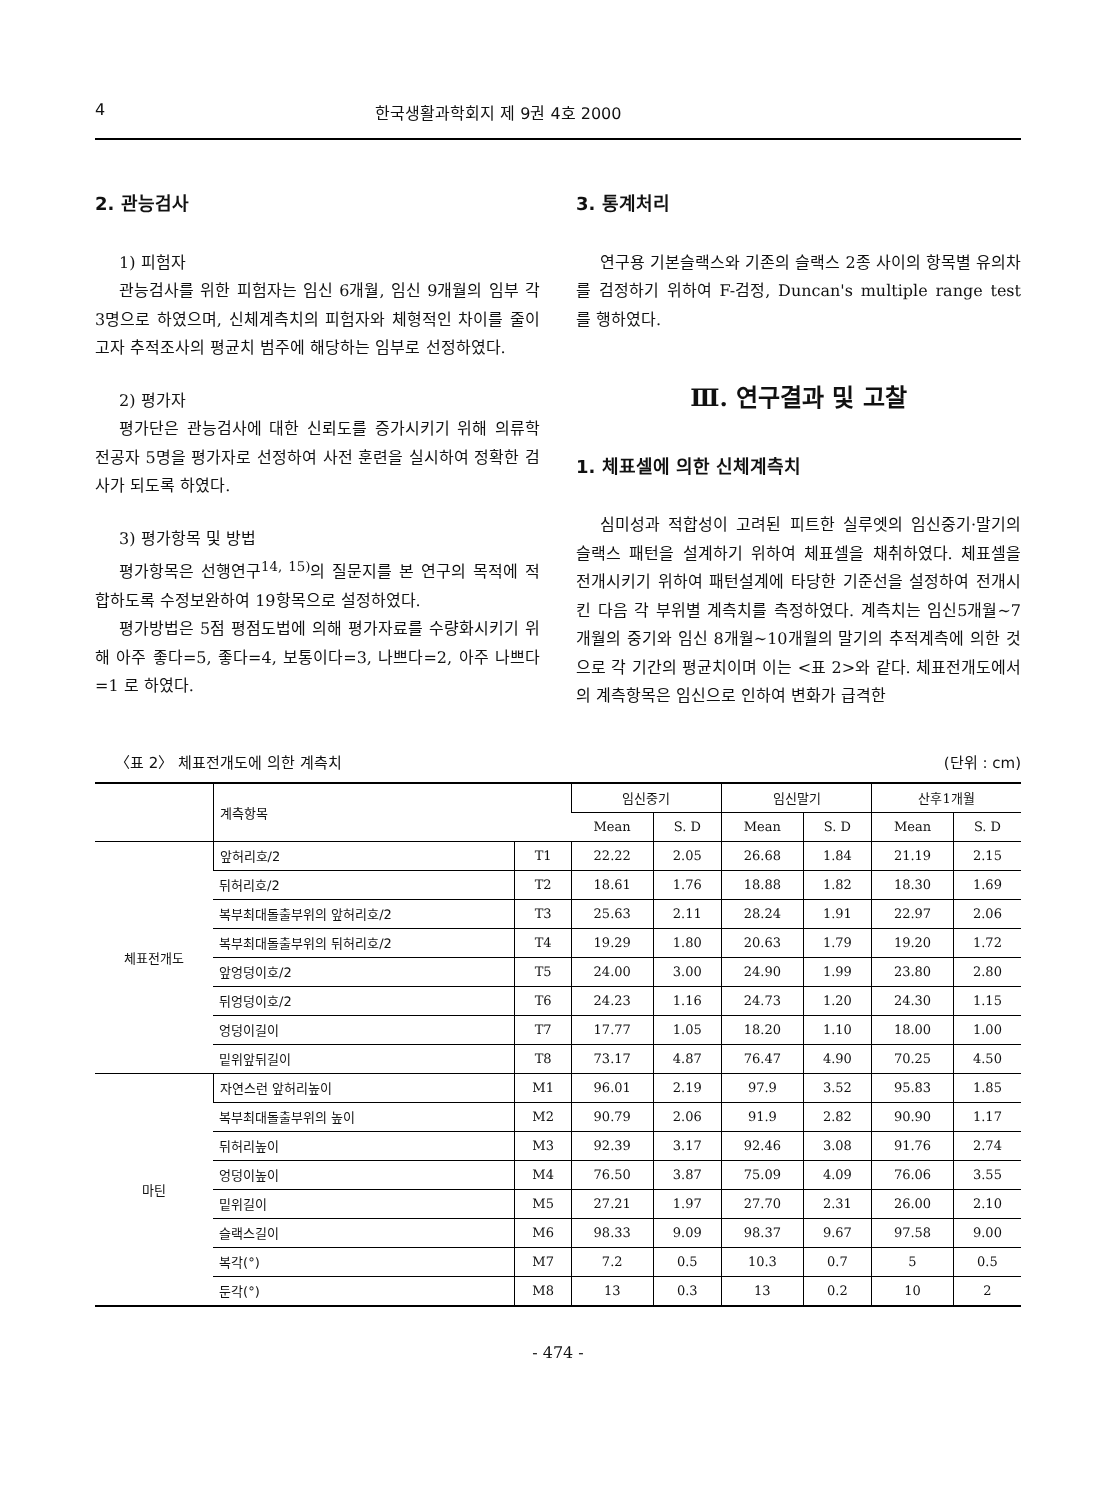4 한국생활과학회지 제 9권 4호 2000
2. 관능검사
1) 피험자
관능검사를 위한 피험자는 임신 6개월, 임신 9개월의 임부 각 3명으로 하였으며, 신체계측치의 피험자와 체형적인 차이를 줄이고자 추적조사의 평균치 범주에 해당하는 임부로 선정하였다.
2) 평가자
평가단은 관능검사에 대한 신뢰도를 증가시키기 위해 의류학 전공자 5명을 평가자로 선정하여 사전 훈련을 실시하여 정확한 검사가 되도록 하였다.
3) 평가항목 및 방법
평가항목은 선행연구<sup>14, 15)</sup>의 질문지를 본 연구의 목적에 적합하도록 수정보완하여 19항목으로 설정하였다.
평가방법은 5점 평점도법에 의해 평가자료를 수량화시키기 위해 아주 좋다=5, 좋다=4, 보통이다=3, 나쁘다=2, 아주 나쁘다=1 로 하였다.
3. 통계처리
연구용 기본슬랙스와 기존의 슬랙스 2종 사이의 항목별 유의차를 검정하기 위하여 F-검정, Duncan's multiple range test 를 행하였다.
Ⅲ. 연구결과 및 고찰
1. 체표셀에 의한 신체계측치
심미성과 적합성이 고려된 피트한 실루엣의 임신중기·말기의 슬랙스 패턴을 설계하기 위하여 체표셀을 채취하였다. 체표셀을 전개시키기 위하여 패턴설계에 타당한 기준선을 설정하여 전개시킨 다음 각 부위별 계측치를 측정하였다. 계측치는 임신5개월~7개월의 중기와 임신 8개월~10개월의 말기의 추적계측에 의한 것으로 각 기간의 평균치이며 이는 <표 2>와 같다. 체표전개도에서의 계측항목은 임신으로 인하여 변화가 급격한
〈표 2〉 체표전개도에 의한 계측치 (단위 : cm)
| | 계측항목 | | 임신중기 | | 임신말기 | | 산후1개월 | |
| --- | --- | --- | --- | --- | --- | --- | --- | --- |
| | | | Mean | S. D | Mean | S. D | Mean | S. D |
| 체표전개도 | 앞허리호/2 | T1 | 22.22 | 2.05 | 26.68 | 1.84 | 21.19 | 2.15 |
| | 뒤허리호/2 | T2 | 18.61 | 1.76 | 18.88 | 1.82 | 18.30 | 1.69 |
| | 복부최대돌출부위의 앞허리호/2 | T3 | 25.63 | 2.11 | 28.24 | 1.91 | 22.97 | 2.06 |
| | 복부최대돌출부위의 뒤허리호/2 | T4 | 19.29 | 1.80 | 20.63 | 1.79 | 19.20 | 1.72 |
| | 앞엉덩이호/2 | T5 | 24.00 | 3.00 | 24.90 | 1.99 | 23.80 | 2.80 |
| | 뒤엉덩이호/2 | T6 | 24.23 | 1.16 | 24.73 | 1.20 | 24.30 | 1.15 |
| | 엉덩이길이 | T7 | 17.77 | 1.05 | 18.20 | 1.10 | 18.00 | 1.00 |
| | 밑위앞뒤길이 | T8 | 73.17 | 4.87 | 76.47 | 4.90 | 70.25 | 4.50 |
| 마틴 | 자연스런 앞허리높이 | M1 | 96.01 | 2.19 | 97.9 | 3.52 | 95.83 | 1.85 |
| | 복부최대돌출부위의 높이 | M2 | 90.79 | 2.06 | 91.9 | 2.82 | 90.90 | 1.17 |
| | 뒤허리높이 | M3 | 92.39 | 3.17 | 92.46 | 3.08 | 91.76 | 2.74 |
| | 엉덩이높이 | M4 | 76.50 | 3.87 | 75.09 | 4.09 | 76.06 | 3.55 |
| | 밑위길이 | M5 | 27.21 | 1.97 | 27.70 | 2.31 | 26.00 | 2.10 |
| | 슬랙스길이 | M6 | 98.33 | 9.09 | 98.37 | 9.67 | 97.58 | 9.00 |
| | 복각(°) | M7 | 7.2 | 0.5 | 10.3 | 0.7 | 5 | 0.5 |
| | 둔각(°) | M8 | 13 | 0.3 | 13 | 0.2 | 10 | 2 |
- 474 -